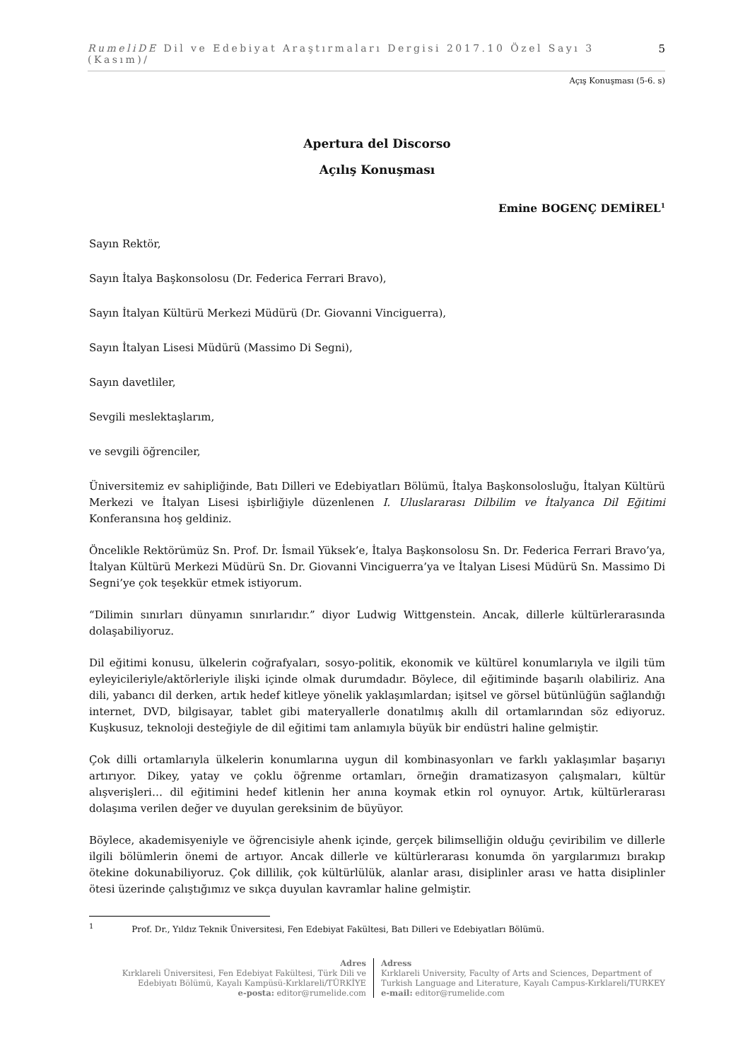RumeliDE Dil ve Edebiyat Araştırmaları Dergisi 2017.10 Özel Sayı 3 (Kasım)/ 5
Açış Konuşması (5-6. s)
Apertura del Discorso
Açılış Konuşması
Emine BOGENÇ DEMİREL<sup>1</sup>
Sayın Rektör,
Sayın İtalya Başkonsolosu (Dr. Federica Ferrari Bravo),
Sayın İtalyan Kültürü Merkezi Müdürü (Dr. Giovanni Vinciguerra),
Sayın İtalyan Lisesi Müdürü (Massimo Di Segni),
Sayın davetliler,
Sevgili meslektaşlarım,
ve sevgili öğrenciler,
Üniversitemiz ev sahipliğinde, Batı Dilleri ve Edebiyatları Bölümü, İtalya Başkonsolosluğu, İtalyan Kültürü Merkezi ve İtalyan Lisesi işbirliğiyle düzenlenen I. Uluslararası Dilbilim ve İtalyanca Dil Eğitimi Konferansına hoş geldiniz.
Öncelikle Rektörümüz Sn. Prof. Dr. İsmail Yüksek’e, İtalya Başkonsolosu Sn. Dr. Federica Ferrari Bravo’ya, İtalyan Kültürü Merkezi Müdürü Sn. Dr. Giovanni Vinciguerra’ya ve İtalyan Lisesi Müdürü Sn. Massimo Di Segni’ye çok teşekkür etmek istiyorum.
“Dilimin sınırları dünyamın sınırlarıdır.” diyor Ludwig Wittgenstein. Ancak, dillerle kültürlerarasında dolaşabiliyoruz.
Dil eğitimi konusu, ülkelerin coğrafyaları, sosyo-politik, ekonomik ve kültürel konumlarıyla ve ilgili tüm eyleyicileriyle/aktörleriyle ilişki içinde olmak durumdadır. Böylece, dil eğitiminde başarılı olabiliriz. Ana dili, yabancı dil derken, artık hedef kitleye yönelik yaklaşımlardan; işitsel ve görsel bütünlüğün sağlandığı internet, DVD, bilgisayar, tablet gibi materyallerle donatılmış akıllı dil ortamlarından söz ediyoruz. Kuşkusuz, teknoloji desteğiyle de dil eğitimi tam anlamıyla büyük bir endüstri haline gelmiştir.
Çok dilli ortamlarıyla ülkelerin konumlarına uygun dil kombinasyonları ve farklı yaklaşımlar başarıyı artırıyor. Dikey, yatay ve çoklu öğrenme ortamları, örneğin dramatizasyon çalışmaları, kültür alışverişleri… dil eğitimini hedef kitlenin her anına koymak etkin rol oynuyor. Artık, kültürlerarası dolaşıma verilen değer ve duyulan gereksinim de büyüyor.
Böylece, akademisyeniyle ve öğrencisiyle ahenk içinde, gerçek bilimselliğin olduğu çeviribilim ve dillerle ilgili bölümlerin önemi de artıyor. Ancak dillerle ve kültürlerarası konumda ön yargılarımızı bırakıp ötekine dokunabiliyoruz. Çok dillilik, çok kültürlülük, alanlar arası, disiplinler arası ve hatta disiplinler ötesi üzerinde çalıştığımız ve sıkça duyulan kavramlar haline gelmiştir.
<sup>1</sup> Prof. Dr., Yıldız Teknik Üniversitesi, Fen Edebiyat Fakültesi, Batı Dilleri ve Edebiyatları Bölümü.
Adres
Kırklareli Üniversitesi, Fen Edebiyat Fakültesi, Türk Dili ve Edebiyatı Bölümü, Kayalı Kampüsü-Kırklareli/TÜRKİYE
e-posta: editor@rumelide.com
Adress
Kırklareli University, Faculty of Arts and Sciences, Department of
Turkish Language and Literature, Kayalı Campus-Kırklareli/TURKEY
e-mail: editor@rumelide.com